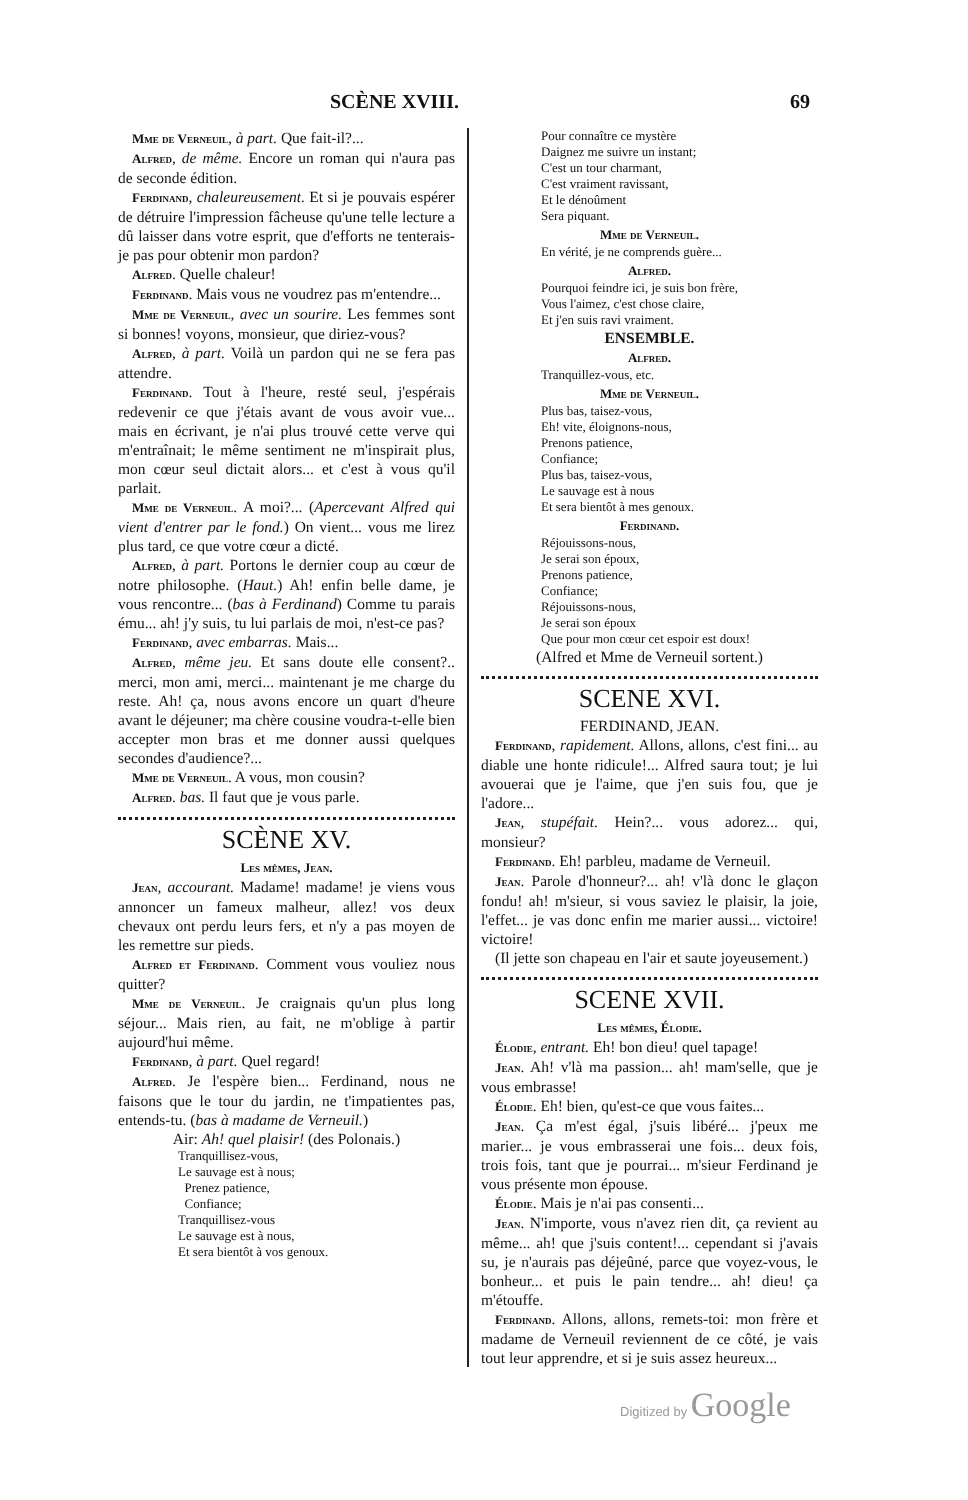SCÈNE XVIII. 69
Mme de Verneuil, à part. Que fait-il?...
Alfred, de même. Encore un roman qui n'aura pas de seconde édition.
Ferdinand, chaleureusement. Et si je pouvais espérer de détruire l'impression fâcheuse qu'une telle lecture a dû laisser dans votre esprit, que d'efforts ne tenterais-je pas pour obtenir mon pardon?
Alfred. Quelle chaleur!
Ferdinand. Mais vous ne voudrez pas m'entendre...
Mme de Verneuil, avec un sourire. Les femmes sont si bonnes! voyons, monsieur, que diriez-vous?
Alfred, à part. Voilà un pardon qui ne se fera pas attendre.
Ferdinand. Tout à l'heure, resté seul, j'espérais redevenir ce que j'étais avant de vous avoir vue... mais en écrivant, je n'ai plus trouvé cette verve qui m'entraînait; le même sentiment ne m'inspirait plus, mon cœur seul dictait alors... et c'est à vous qu'il parlait.
Mme de Verneuil. A moi?... (Apercevant Alfred qui vient d'entrer par le fond.) On vient... vous me lirez plus tard, ce que votre cœur a dicté.
Alfred, à part. Portons le dernier coup au cœur de notre philosophe. (Haut.) Ah! enfin belle dame, je vous rencontre... (bas à Ferdinand) Comme tu parais ému... ah! j'y suis, tu lui parlais de moi, n'est-ce pas?
Ferdinand, avec embarras. Mais...
Alfred, même jeu. Et sans doute elle consent?.. merci, mon ami, merci... maintenant je me charge du reste. Ah! ça, nous avons encore un quart d'heure avant le déjeuner; ma chère cousine voudra-t-elle bien accepter mon bras et me donner aussi quelques secondes d'audience?...
Mme de Verneuil. A vous, mon cousin?
Alfred. bas. Il faut que je vous parle.
SCÈNE XV.
Les mêmes, Jean.
Jean, accourant. Madame! madame! je viens vous annoncer un fameux malheur, allez! vos deux chevaux ont perdu leurs fers, et n'y a pas moyen de les remettre sur pieds.
Alfred et Ferdinand. Comment vous vouliez nous quitter?
Mme de Verneuil. Je craignais qu'un plus long séjour... Mais rien, au fait, ne m'oblige à partir aujourd'hui même.
Ferdinand, à part. Quel regard!
Alfred. Je l'espère bien... Ferdinand, nous ne faisons que le tour du jardin, ne t'impatientes pas, entends-tu. (bas à madame de Verneuil.)
Air: Ah! quel plaisir! (des Polonais.)
Tranquillisez-vous,
Le sauvage est à nous;
Prenez patience,
Confiance;
Tranquillisez-vous
Le sauvage est à nous,
Et sera bientôt à vos genoux.
Pour connaître ce mystère
Daignez me suivre un instant;
C'est un tour charmant,
C'est vraiment ravissant,
Et le dénoûment
Sera piquant.
Mme de Verneuil.
En vérité, je ne comprends guère...
Alfred.
Pourquoi feindre ici, je suis bon frère,
Vous l'aimez, c'est chose claire,
Et j'en suis ravi vraiment.
ENSEMBLE.
Alfred.
Tranquillez-vous, etc.
Mme de Verneuil.
Plus bas, taisez-vous,
Eh! vite, éloignons-nous,
Prenons patience,
Confiance;
Plus bas, taisez-vous,
Le sauvage est à nous
Et sera bientôt à mes genoux.
Ferdinand.
Réjouissons-nous,
Je serai son époux,
Prenons patience,
Confiance;
Réjouissons-nous,
Je serai son époux
Que pour mon cœur cet espoir est doux!
(Alfred et Mme de Verneuil sortent.)
SCENE XVI.
FERDINAND, JEAN.
Ferdinand, rapidement. Allons, allons, c'est fini... au diable une honte ridicule!... Alfred saura tout; je lui avouerai que je l'aime, que j'en suis fou, que je l'adore...
Jean, stupéfait. Hein?... vous adorez... qui, monsieur?
Ferdinand. Eh! parbleu, madame de Verneuil.
Jean. Parole d'honneur?... ah! v'là donc le glaçon fondu! ah! m'sieur, si vous saviez le plaisir, la joie, l'effet... je vas donc enfin me marier aussi... victoire! victoire!
(Il jette son chapeau en l'air et saute joyeusement.)
SCENE XVII.
Les mêmes, Élodie.
Élodie, entrant. Eh! bon dieu! quel tapage!
Jean. Ah! v'là ma passion... ah! mam'selle, que je vous embrasse!
Élodie. Eh! bien, qu'est-ce que vous faites...
Jean. Ça m'est égal, j'suis libéré... j'peux me marier... je vous embrasserai une fois... deux fois, trois fois, tant que je pourrai... m'sieur Ferdinand je vous présente mon épouse.
Élodie. Mais je n'ai pas consenti...
Jean. N'importe, vous n'avez rien dit, ça revient au même... ah! que j'suis content!... cependant si j'avais su, je n'aurais pas déjeûné, parce que voyez-vous, le bonheur... et puis le pain tendre... ah! dieu! ça m'étouffe.
Ferdinand. Allons, allons, remets-toi: mon frère et madame de Verneuil reviennent de ce côté, je vais tout leur apprendre, et si je suis assez heureux...
Digitized by Google